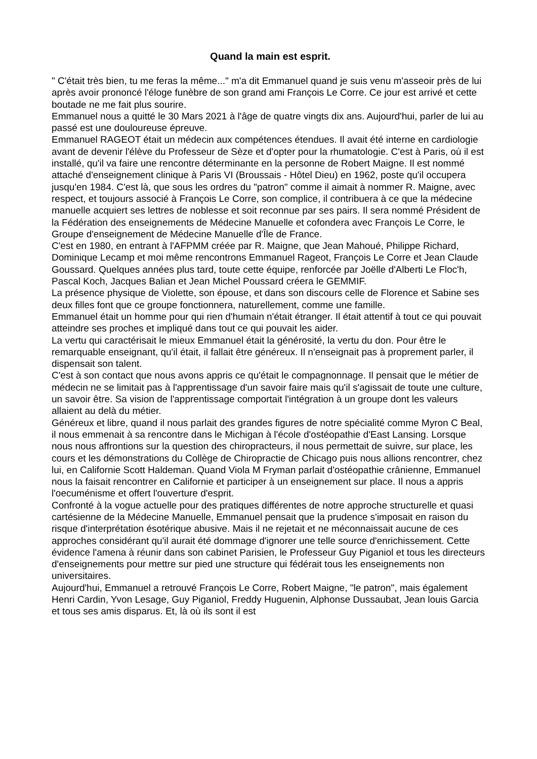Quand la main est esprit.
" C'était très bien, tu me feras la même..." m'a dit Emmanuel quand je suis venu m'asseoir près de lui après avoir prononcé l'éloge funèbre de son grand ami François Le Corre. Ce jour est arrivé et cette boutade ne me fait plus sourire.
Emmanuel nous a quitté le 30 Mars 2021 à l'âge de quatre vingts dix ans. Aujourd'hui, parler de lui au passé est une douloureuse épreuve.
Emmanuel RAGEOT était un médecin aux compétences étendues. Il avait été interne en cardiologie avant de devenir l'élève du Professeur de Sèze et d'opter pour la rhumatologie. C'est à Paris, où il est installé, qu'il va faire une rencontre déterminante en la personne de Robert Maigne. Il est nommé attaché d'enseignement clinique à Paris VI (Broussais - Hôtel Dieu) en 1962, poste qu'il occupera jusqu'en 1984. C'est là, que sous les ordres du "patron" comme il aimait à nommer R. Maigne, avec respect, et toujours associé à François Le Corre, son complice, il contribuera à ce que la médecine manuelle acquiert ses lettres de noblesse et soit reconnue par ses pairs. Il sera nommé Président de la Fédération des enseignements de Médecine Manuelle et cofondera avec François Le Corre, le Groupe d'enseignement de Médecine Manuelle d'Île de France.
C'est en 1980, en entrant à l'AFPMM créée par R. Maigne, que Jean Mahoué, Philippe Richard, Dominique Lecamp et moi même rencontrons Emmanuel Rageot, François Le Corre et Jean Claude Goussard. Quelques années plus tard, toute cette équipe, renforcée par Joëlle d'Alberti Le Floc'h, Pascal Koch, Jacques Balian et Jean Michel Poussard créera le GEMMIF.
La présence physique de Violette, son épouse, et dans son discours celle de Florence et Sabine ses deux filles font que ce groupe fonctionnera, naturellement, comme une famille.
Emmanuel était un homme pour qui rien d'humain n'était étranger. Il était attentif à tout ce qui pouvait atteindre ses proches et impliqué dans tout ce qui pouvait les aider.
La vertu qui caractérisait le mieux Emmanuel était la générosité, la vertu du don. Pour être le remarquable enseignant, qu'il était, il fallait être généreux. Il n'enseignait pas à proprement parler, il dispensait son talent.
C'est à son contact que nous avons appris ce qu'était le compagnonnage. Il pensait que le métier de médecin ne se limitait pas à l'apprentissage d'un savoir faire mais qu'il s'agissait de toute une culture, un savoir être. Sa vision de l'apprentissage comportait l'intégration à un groupe dont les valeurs allaient au delà du métier.
Généreux et libre, quand il nous parlait des grandes figures de notre spécialité comme Myron C Beal, il nous emmenait à sa rencontre dans le Michigan à l'école d'ostéopathie d'East Lansing. Lorsque nous nous affrontions sur la question des chiropracteurs, il nous permettait de suivre, sur place, les cours et les démonstrations du Collège de Chiropractie de Chicago puis nous allions rencontrer, chez lui, en Californie Scott Haldeman. Quand Viola M Fryman parlait d'ostéopathie crânienne, Emmanuel nous la faisait rencontrer en Californie et participer à un enseignement sur place. Il nous a appris l'oecuménisme et offert l'ouverture d'esprit.
Confronté à la vogue actuelle pour des pratiques différentes de notre approche structurelle et quasi cartésienne de la Médecine Manuelle, Emmanuel pensait que la prudence s'imposait en raison du risque d'interprétation ésotérique abusive. Mais il ne rejetait et ne méconnaissait aucune de ces approches considérant qu'il aurait été dommage d'ignorer une telle source d'enrichissement. Cette évidence l'amena à réunir dans son cabinet Parisien, le Professeur Guy Piganiol et tous les directeurs d'enseignements pour mettre sur pied une structure qui fédérait tous les enseignements non universitaires.
Aujourd'hui, Emmanuel a retrouvé François Le Corre, Robert Maigne, "le patron", mais également Henri Cardin, Yvon Lesage, Guy Piganiol, Freddy Huguenin, Alphonse Dussaubat, Jean louis Garcia et tous ses amis disparus. Et, là où ils sont il est